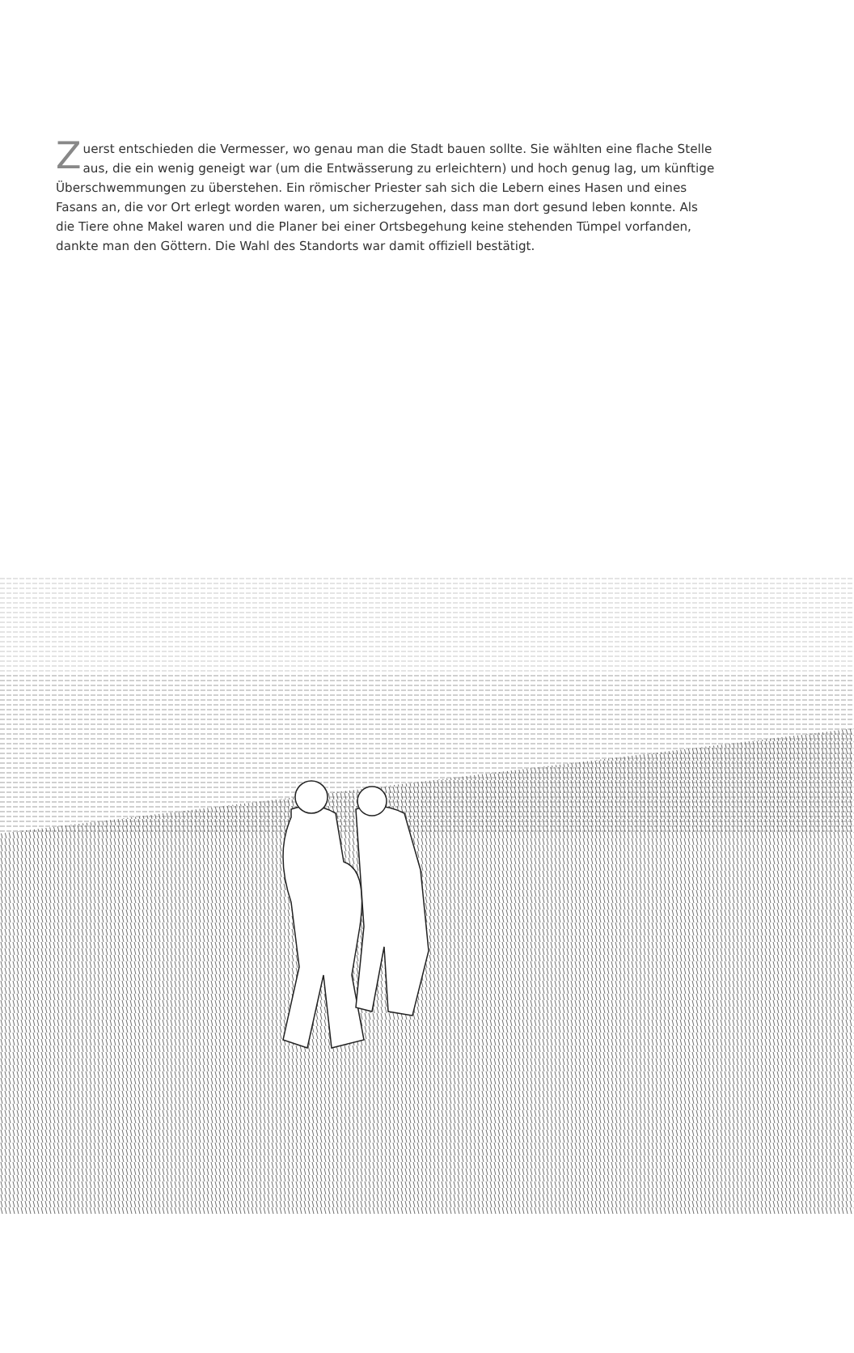Zuerst entschieden die Vermesser, wo genau man die Stadt bauen sollte. Sie wählten eine flache Stelle aus, die ein wenig geneigt war (um die Entwässerung zu erleichtern) und hoch genug lag, um künftige Überschwemmungen zu überstehen. Ein römischer Priester sah sich die Lebern eines Hasen und eines Fasans an, die vor Ort erlegt worden waren, um sicherzugehen, dass man dort gesund leben konnte. Als die Tiere ohne Makel waren und die Planer bei einer Ortsbegehung keine stehenden Tümpel vorfanden, dankte man den Göttern. Die Wahl des Standorts war damit offiziell bestätigt.